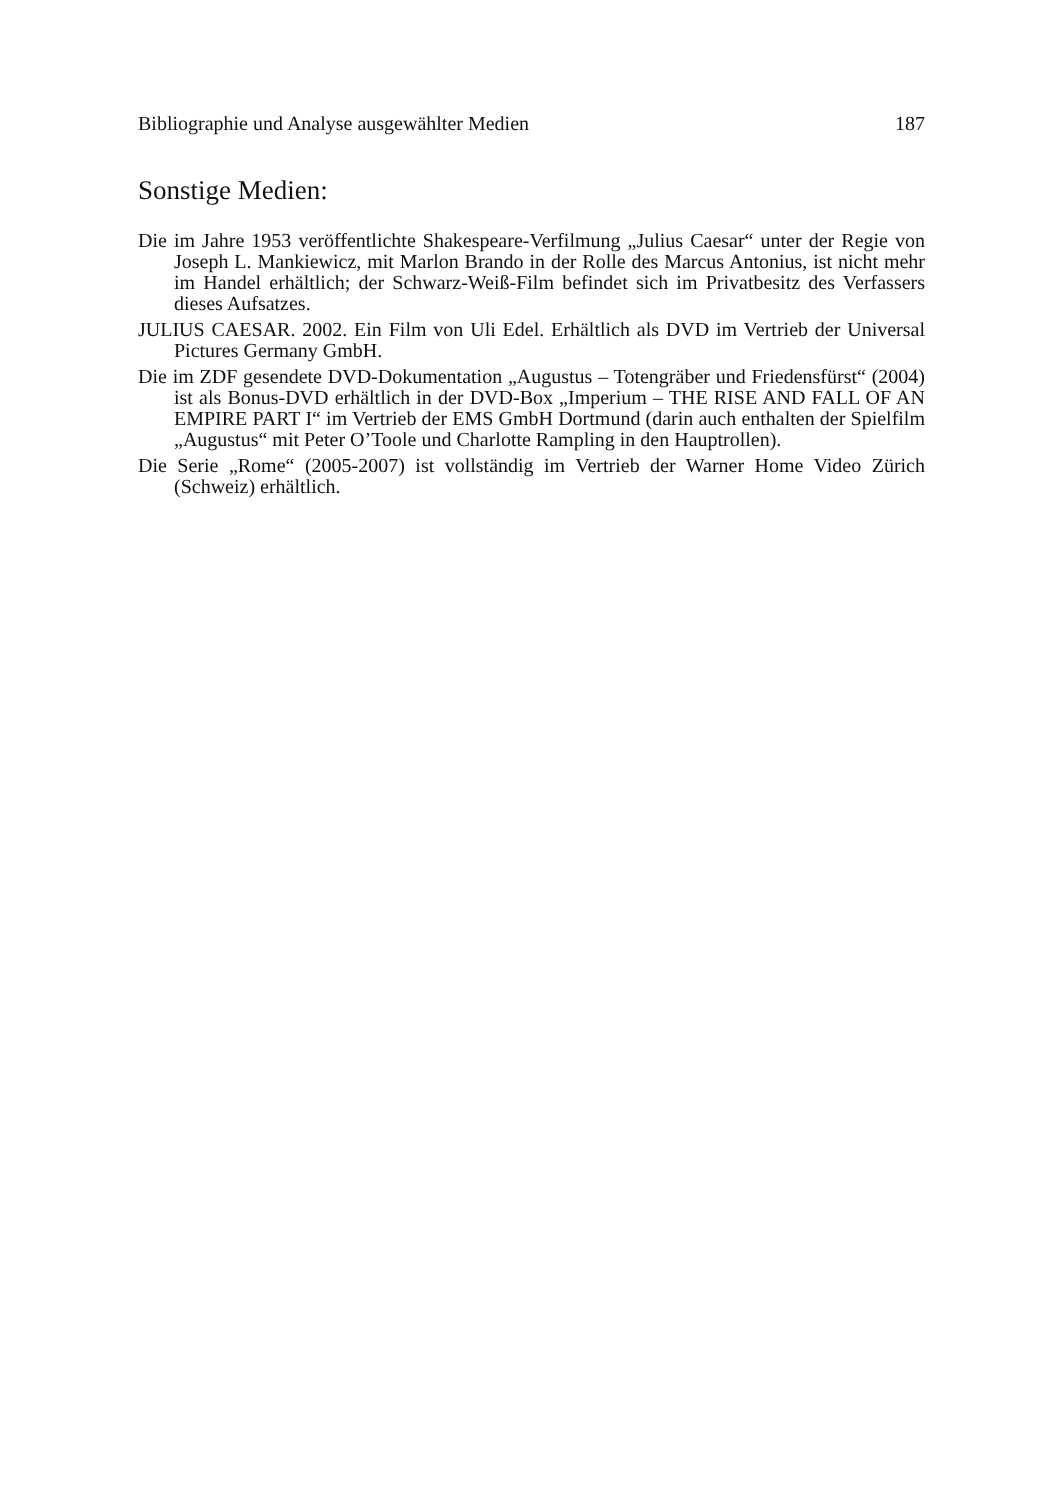Bibliographie und Analyse ausgewählter Medien 187
Sonstige Medien:
Die im Jahre 1953 veröffentlichte Shakespeare-Verfilmung „Julius Caesar“ unter der Regie von Joseph L. Mankiewicz, mit Marlon Brando in der Rolle des Marcus Antonius, ist nicht mehr im Handel erhältlich; der Schwarz-Weiß-Film befindet sich im Privatbesitz des Verfassers dieses Aufsatzes.
JULIUS CAESAR. 2002. Ein Film von Uli Edel. Erhältlich als DVD im Vertrieb der Universal Pictures Germany GmbH.
Die im ZDF gesendete DVD-Dokumentation „Augustus – Totengräber und Friedensfürst“ (2004) ist als Bonus-DVD erhältlich in der DVD-Box „Imperium – THE RISE AND FALL OF AN EMPIRE PART I“ im Vertrieb der EMS GmbH Dortmund (darin auch enthalten der Spielfilm „Augustus“ mit Peter O’Toole und Charlotte Rampling in den Hauptrollen).
Die Serie „Rome“ (2005-2007) ist vollständig im Vertrieb der Warner Home Video Zürich (Schweiz) erhältlich.